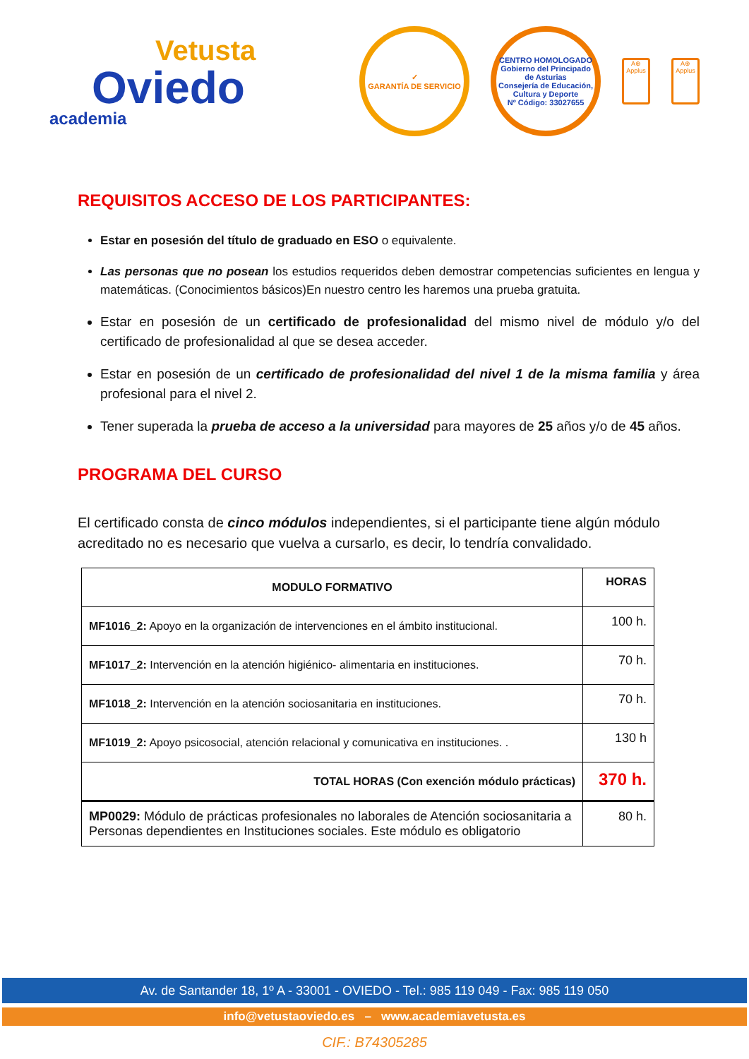Vetusta
Oviedo
academia
✓
GARANTÍA DE SERVICIO
CENTRO HOMOLOGADO
Gobierno del Principado de Asturias
Consejería de Educación, Cultura y Deporte
Nº Código: 33027655
A⊕
Applus
A⊕
Applus
REQUISITOS ACCESO DE LOS PARTICIPANTES:
Estar en posesión del título de graduado en ESO o equivalente.
Las personas que no posean los estudios requeridos deben demostrar competencias suficientes en lengua y matemáticas. (Conocimientos básicos)En nuestro centro les haremos una prueba gratuita.
Estar en posesión de un certificado de profesionalidad del mismo nivel de módulo y/o del certificado de profesionalidad al que se desea acceder.
Estar en posesión de un certificado de profesionalidad del nivel 1 de la misma familia y área profesional para el nivel 2.
Tener superada la prueba de acceso a la universidad para mayores de 25 años y/o de 45 años.
PROGRAMA DEL CURSO
El certificado consta de cinco módulos independientes, si el participante tiene algún módulo acreditado no es necesario que vuelva a cursarlo, es decir, lo tendría convalidado.
| MODULO FORMATIVO | HORAS |
| --- | --- |
| MF1016_2: Apoyo en la organización de intervenciones en el ámbito institucional. | 100 h. |
| MF1017_2: Intervención en la atención higiénico- alimentaria en instituciones. | 70 h. |
| MF1018_2: Intervención en la atención sociosanitaria en instituciones. | 70 h. |
| MF1019_2: Apoyo psicosocial, atención relacional y comunicativa en instituciones. . | 130 h |
| TOTAL HORAS (Con exención módulo prácticas) | 370 h. |
| MP0029: Módulo de prácticas profesionales no laborales de Atención sociosanitaria a Personas dependientes en Instituciones sociales. Este módulo es obligatorio | 80 h. |
Av. de Santander 18, 1º A - 33001 - OVIEDO - Tel.: 985 119 049 - Fax: 985 119 050
info@vetustaoviedo.es – www.academiavetusta.es
CIF.: B74305285